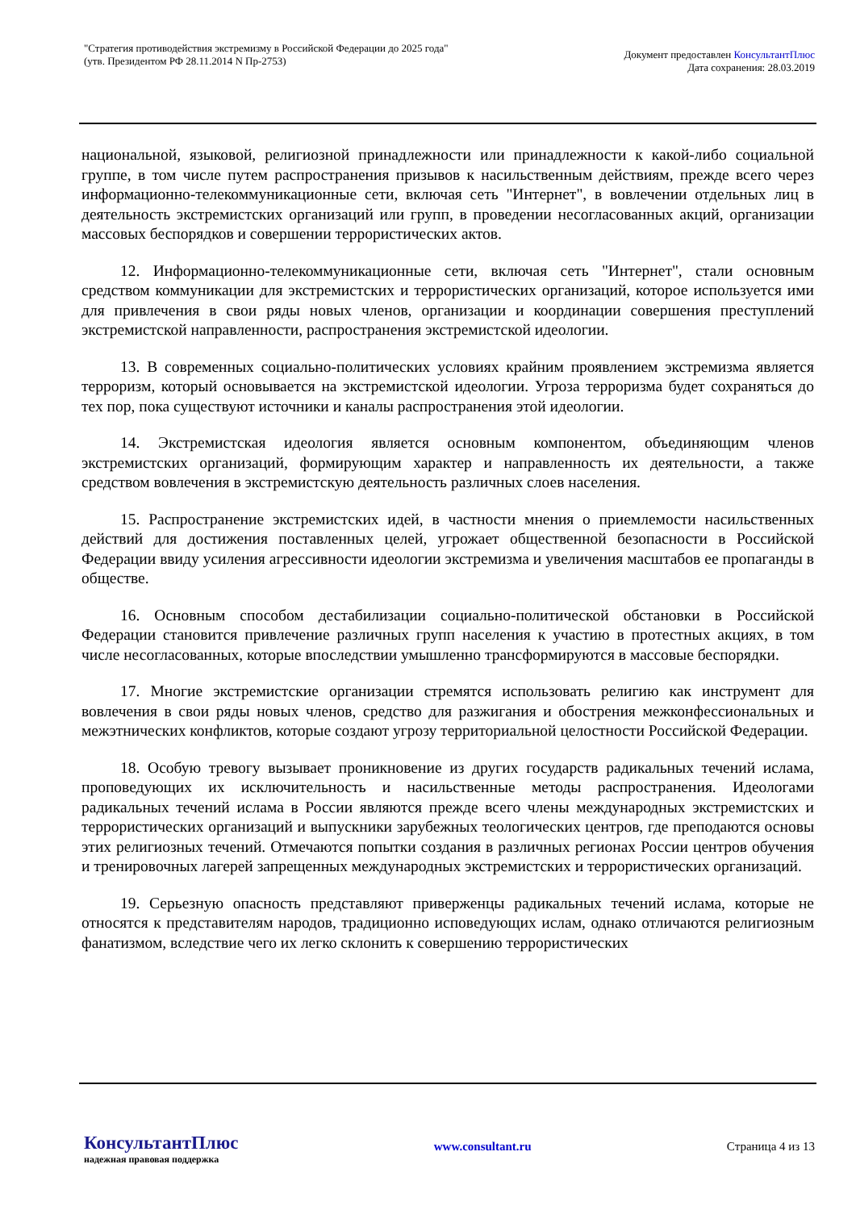"Стратегия противодействия экстремизму в Российской Федерации до 2025 года"
(утв. Президентом РФ 28.11.2014 N Пр-2753)
Документ предоставлен КонсультантПлюс
Дата сохранения: 28.03.2019
национальной, языковой, религиозной принадлежности или принадлежности к какой-либо социальной группе, в том числе путем распространения призывов к насильственным действиям, прежде всего через информационно-телекоммуникационные сети, включая сеть "Интернет", в вовлечении отдельных лиц в деятельность экстремистских организаций или групп, в проведении несогласованных акций, организации массовых беспорядков и совершении террористических актов.
12. Информационно-телекоммуникационные сети, включая сеть "Интернет", стали основным средством коммуникации для экстремистских и террористических организаций, которое используется ими для привлечения в свои ряды новых членов, организации и координации совершения преступлений экстремистской направленности, распространения экстремистской идеологии.
13. В современных социально-политических условиях крайним проявлением экстремизма является терроризм, который основывается на экстремистской идеологии. Угроза терроризма будет сохраняться до тех пор, пока существуют источники и каналы распространения этой идеологии.
14. Экстремистская идеология является основным компонентом, объединяющим членов экстремистских организаций, формирующим характер и направленность их деятельности, а также средством вовлечения в экстремистскую деятельность различных слоев населения.
15. Распространение экстремистских идей, в частности мнения о приемлемости насильственных действий для достижения поставленных целей, угрожает общественной безопасности в Российской Федерации ввиду усиления агрессивности идеологии экстремизма и увеличения масштабов ее пропаганды в обществе.
16. Основным способом дестабилизации социально-политической обстановки в Российской Федерации становится привлечение различных групп населения к участию в протестных акциях, в том числе несогласованных, которые впоследствии умышленно трансформируются в массовые беспорядки.
17. Многие экстремистские организации стремятся использовать религию как инструмент для вовлечения в свои ряды новых членов, средство для разжигания и обострения межконфессиональных и межэтнических конфликтов, которые создают угрозу территориальной целостности Российской Федерации.
18. Особую тревогу вызывает проникновение из других государств радикальных течений ислама, проповедующих их исключительность и насильственные методы распространения. Идеологами радикальных течений ислама в России являются прежде всего члены международных экстремистских и террористических организаций и выпускники зарубежных теологических центров, где преподаются основы этих религиозных течений. Отмечаются попытки создания в различных регионах России центров обучения и тренировочных лагерей запрещенных международных экстремистских и террористических организаций.
19. Серьезную опасность представляют приверженцы радикальных течений ислама, которые не относятся к представителям народов, традиционно исповедующих ислам, однако отличаются религиозным фанатизмом, вследствие чего их легко склонить к совершению террористических
КонсультантПлюс
надежная правовая поддержка
www.consultant.ru Страница 4 из 13